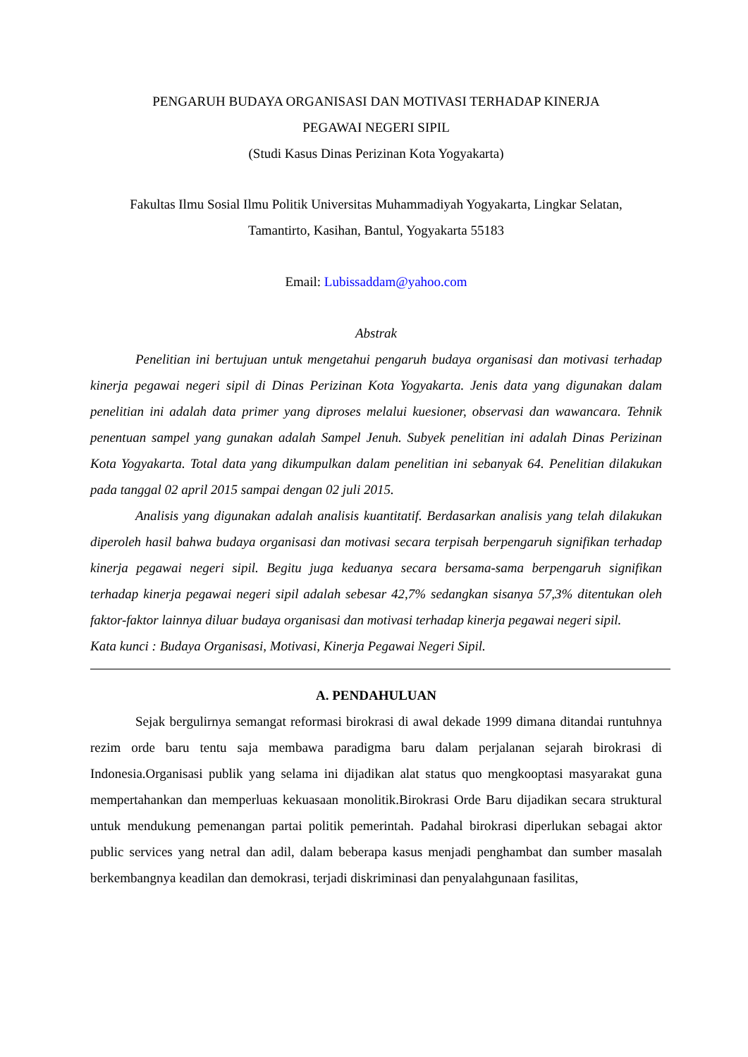PENGARUH BUDAYA ORGANISASI DAN MOTIVASI TERHADAP KINERJA
PEGAWAI NEGERI SIPIL
(Studi Kasus Dinas Perizinan Kota Yogyakarta)
Fakultas Ilmu Sosial Ilmu Politik Universitas Muhammadiyah Yogyakarta, Lingkar Selatan,
Tamantirto, Kasihan, Bantul, Yogyakarta 55183
Email: Lubissaddam@yahoo.com
Abstrak
Penelitian ini bertujuan untuk mengetahui pengaruh budaya organisasi dan motivasi terhadap kinerja pegawai negeri sipil di Dinas Perizinan Kota Yogyakarta. Jenis data yang digunakan dalam penelitian ini adalah data primer yang diproses melalui kuesioner, observasi dan wawancara. Tehnik penentuan sampel yang gunakan adalah Sampel Jenuh. Subyek penelitian ini adalah Dinas Perizinan Kota Yogyakarta. Total data yang dikumpulkan dalam penelitian ini sebanyak 64. Penelitian dilakukan pada tanggal 02 april 2015 sampai dengan 02 juli 2015.
Analisis yang digunakan adalah analisis kuantitatif. Berdasarkan analisis yang telah dilakukan diperoleh hasil bahwa budaya organisasi dan motivasi secara terpisah berpengaruh signifikan terhadap kinerja pegawai negeri sipil. Begitu juga keduanya secara bersama-sama berpengaruh signifikan terhadap kinerja pegawai negeri sipil adalah sebesar 42,7% sedangkan sisanya 57,3% ditentukan oleh faktor-faktor lainnya diluar budaya organisasi dan motivasi terhadap kinerja pegawai negeri sipil.
Kata kunci : Budaya Organisasi, Motivasi, Kinerja Pegawai Negeri Sipil.
A. PENDAHULUAN
Sejak bergulirnya semangat reformasi birokrasi di awal dekade 1999 dimana ditandai runtuhnya rezim orde baru tentu saja membawa paradigma baru dalam perjalanan sejarah birokrasi di Indonesia.Organisasi publik yang selama ini dijadikan alat status quo mengkooptasi masyarakat guna mempertahankan dan memperluas kekuasaan monolitik.Birokrasi Orde Baru dijadikan secara struktural untuk mendukung pemenangan partai politik pemerintah. Padahal birokrasi diperlukan sebagai aktor public services yang netral dan adil, dalam beberapa kasus menjadi penghambat dan sumber masalah berkembangnya keadilan dan demokrasi, terjadi diskriminasi dan penyalahgunaan fasilitas,